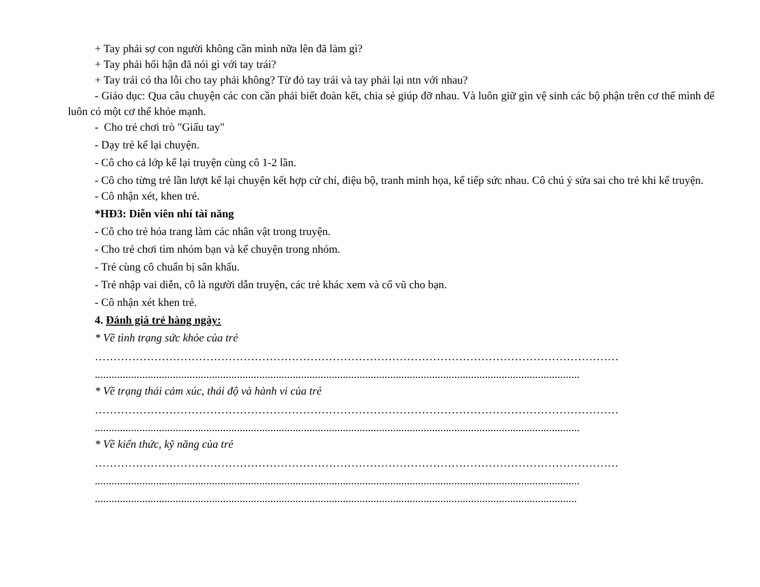+ Tay phải sợ con người không cần mình nữa lên đã làm gì?
+ Tay phải hối hận đã nói gì với tay trái?
+ Tay trái có tha lỗi cho tay phải không? Từ đó tay trái và tay phải lại ntn với nhau?
- Giáo dục: Qua câu chuyện các con cần phải biết đoàn kết, chia sẻ giúp đỡ nhau. Và luôn giữ gìn vệ sinh các bộ phận trên cơ thể mình để luôn có một cơ thể khỏe mạnh.
- Cho trẻ chơi trò "Giấu tay"
- Dạy trẻ kể lại chuyện.
- Cô cho cả lớp kể lại truyện cùng cô 1-2 lần.
- Cô cho từng trẻ lần lượt kể lại chuyện kết hợp cử chỉ, điệu bộ, tranh minh họa, kể tiếp sức nhau. Cô chú ý sửa sai cho trẻ khi kể truyện.
- Cô nhận xét, khen trẻ.
*HĐ3: Diễn viên nhí tài năng
- Cô cho trẻ hóa trang làm các nhân vật trong truyện.
- Cho trẻ chơi tìm nhóm bạn và kể chuyện trong nhóm.
- Trẻ cùng cô chuẩn bị sân khấu.
- Trẻ nhập vai diễn, cô là người dẫn truyện, các trẻ khác xem và cổ vũ cho bạn.
- Cô nhận xét khen trẻ.
4. Đánh giá trẻ hàng ngày:
* Về tình trạng sức khỏe của trẻ
……………………………………………………………………………………………………………………………
..............................................................................................................................................................................
* Về trạng thái cảm xúc, thái độ và hành vi của trẻ
……………………………………………………………………………………………………………………………
..............................................................................................................................................................................
* Về kiến thức, kỹ năng của trẻ
……………………………………………………………………………………………………………………………
..............................................................................................................................................................................
.............................................................................................................................................................................